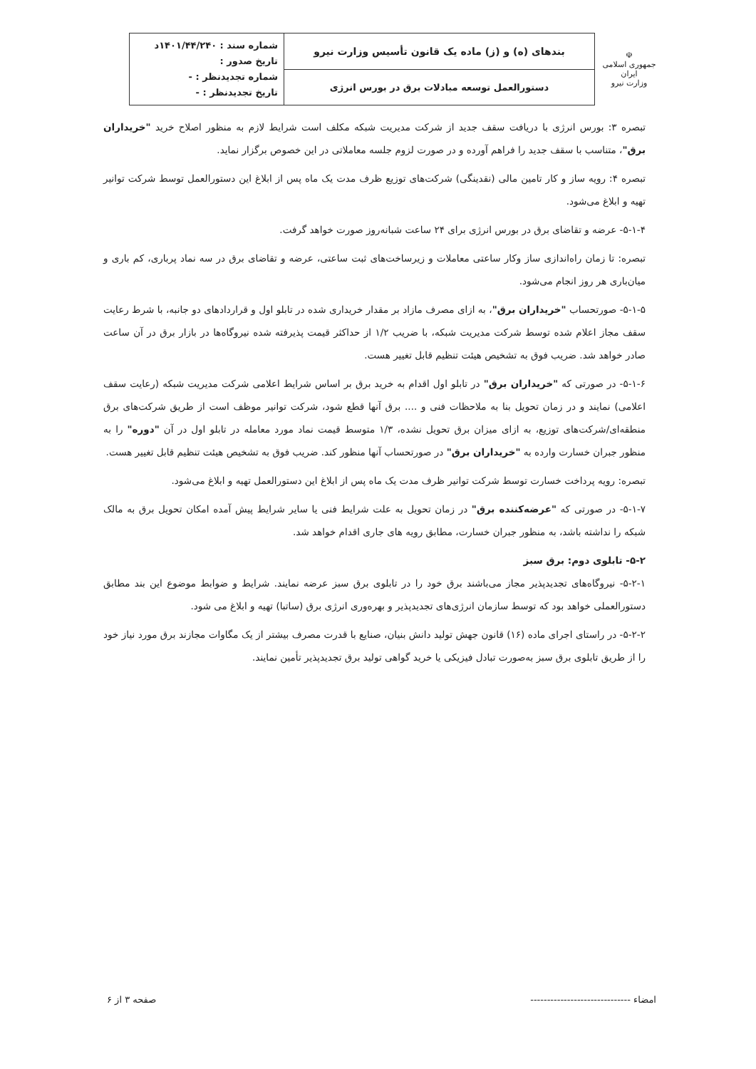| ☫ جمهوری اسلامی ایران وزارت نیرو | بندهای (ه) و (ز) ماده یک قانون تأسیس وزارت نیرو | شماره سند : ۱۴۰۱/۴۴/۲۴۰د تاریخ صدور : شماره تجدیدنظر : - تاریخ تجدیدنظر : - |
| | دستورالعمل توسعه مبادلات برق در بورس انرژی | |
تبصره ۳: بورس انرژی با دریافت سقف جدید از شرکت مدیریت شبکه مکلف است شرایط لازم به منظور اصلاح خرید "خریداران برق"، متناسب با سقف جدید را فراهم آورده و در صورت لزوم جلسه معاملاتی در این خصوص برگزار نماید.
تبصره ۴: رویه ساز و کار تامین مالی (نقدینگی) شرکت‌های توزیع ظرف مدت یک ماه پس از ابلاغ این دستورالعمل توسط شرکت توانیر تهیه و ابلاغ می‌شود.
۵-۱-۴- عرضه و تقاضای برق در بورس انرژی برای ۲۴ ساعت شبانه‌روز صورت خواهد گرفت.
تبصره: تا زمان راه‌اندازی ساز وکار ساعتی معاملات و زیرساخت‌های ثبت ساعتی، عرضه و تقاضای برق در سه نماد پرباری، کم باری و میان‌باری هر روز انجام می‌شود.
۵-۱-۵- صورتحساب "خریداران برق"، به ازای مصرف مازاد بر مقدار خریداری شده در تابلو اول و قراردادهای دو جانبه، با شرط رعایت سقف مجاز اعلام شده توسط شرکت مدیریت شبکه، با ضریب ۱/۲ از حداکثر قیمت پذیرفته شده نیروگاه‌ها در بازار برق در آن ساعت صادر خواهد شد. ضریب فوق به تشخیص هیئت تنظیم قابل تغییر هست.
۵-۱-۶- در صورتی که "خریداران برق" در تابلو اول اقدام به خرید برق بر اساس شرایط اعلامی شرکت مدیریت شبکه (رعایت سقف اعلامی) نمایند و در زمان تحویل بنا به ملاحظات فنی و .... برق آنها قطع شود، شرکت توانیر موظف است از طریق شرکت‌های برق منطقه‌ای/شرکت‌های توزیع، به ازای میزان برق تحویل نشده، ۱/۳ متوسط قیمت نماد مورد معامله در تابلو اول در آن "دوره" را به منظور جبران خسارت وارده به "خریداران برق" در صورتحساب آنها منظور کند. ضریب فوق به تشخیص هیئت تنظیم قابل تغییر هست.
تبصره: رویه پرداخت خسارت توسط شرکت توانیر ظرف مدت یک ماه پس از ابلاغ این دستورالعمل تهیه و ابلاغ می‌شود.
۵-۱-۷- در صورتی که "عرضه‌کننده برق" در زمان تحویل به علت شرایط فنی یا سایر شرایط پیش آمده امکان تحویل برق به مالک شبکه را نداشته باشد، به منظور جبران خسارت، مطابق رویه های جاری اقدام خواهد شد.
۵-۲- تابلوی دوم: برق سبز
۵-۲-۱- نیروگاه‌های تجدیدپذیر مجاز می‌باشند برق خود را در تابلوی برق سبز عرضه نمایند. شرایط و ضوابط موضوع این بند مطابق دستورالعملی خواهد بود که توسط سازمان انرژی‌های تجدیدپذیر و بهره‌وری انرژی برق (ساتبا) تهیه و ابلاغ می شود.
۵-۲-۲- در راستای اجرای ماده (۱۶) قانون جهش تولید دانش بنیان، صنایع با قدرت مصرف بیشتر از یک مگاوات مجازند برق مورد نیاز خود را از طریق تابلوی برق سبز به‌صورت تبادل فیزیکی یا خرید گواهی تولید برق تجدیدپذیر تأمین نمایند.
امضاء ------------------------------ صفحه ۳ از ۶